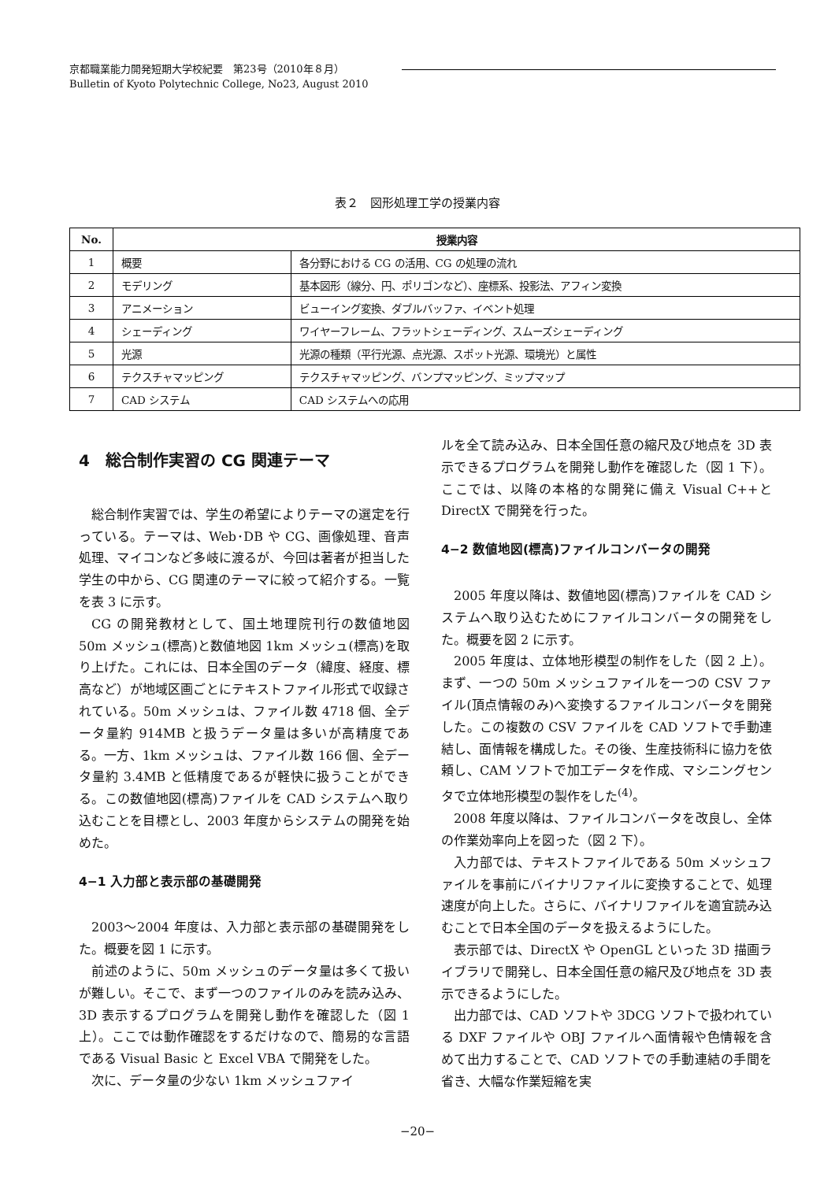京都職業能力開発短期大学校紀要　第23号（2010年８月）
Bulletin of Kyoto Polytechnic College, No23, August 2010
表２　図形処理工学の授業内容
| No. | 授業内容 | |
| --- | --- | --- |
| 1 | 概要 | 各分野における CG の活用、CG の処理の流れ |
| 2 | モデリング | 基本図形（線分、円、ポリゴンなど）、座標系、投影法、アフィン変換 |
| 3 | アニメーション | ビューイング変換、ダブルバッファ、イベント処理 |
| 4 | シェーディング | ワイヤーフレーム、フラットシェーディング、スムーズシェーディング |
| 5 | 光源 | 光源の種類（平行光源、点光源、スポット光源、環境光）と属性 |
| 6 | テクスチャマッピング | テクスチャマッピング、バンプマッピング、ミップマップ |
| 7 | CAD システム | CAD システムへの応用 |
4　総合制作実習の CG 関連テーマ
総合制作実習では、学生の希望によりテーマの選定を行っている。テーマは、Web･DB や CG、画像処理、音声処理、マイコンなど多岐に渡るが、今回は著者が担当した学生の中から、CG 関連のテーマに絞って紹介する。一覧を表 3 に示す。
CG の開発教材として、国土地理院刊行の数値地図 50m メッシュ(標高)と数値地図 1km メッシュ(標高)を取り上げた。これには、日本全国のデータ（緯度、経度、標高など）が地域区画ごとにテキストファイル形式で収録されている。50m メッシュは、ファイル数 4718 個、全データ量約 914MB と扱うデータ量は多いが高精度である。一方、1km メッシュは、ファイル数 166 個、全データ量約 3.4MB と低精度であるが軽快に扱うことができる。この数値地図(標高)ファイルを CAD システムへ取り込むことを目標とし、2003 年度からシステムの開発を始めた。
4−1 入力部と表示部の基礎開発
2003〜2004 年度は、入力部と表示部の基礎開発をした。概要を図 1 に示す。
前述のように、50m メッシュのデータ量は多くて扱いが難しい。そこで、まず一つのファイルのみを読み込み、3D 表示するプログラムを開発し動作を確認した（図 1 上）。ここでは動作確認をするだけなので、簡易的な言語である Visual Basic と Excel VBA で開発をした。
次に、データ量の少ない 1km メッシュファイ
ルを全て読み込み、日本全国任意の縮尺及び地点を 3D 表示できるプログラムを開発し動作を確認した（図 1 下）。ここでは、以降の本格的な開発に備え Visual C++と DirectX で開発を行った。
4−2 数値地図(標高)ファイルコンバータの開発
2005 年度以降は、数値地図(標高)ファイルを CAD システムへ取り込むためにファイルコンバータの開発をした。概要を図 2 に示す。
2005 年度は、立体地形模型の制作をした（図 2 上）。まず、一つの 50m メッシュファイルを一つの CSV ファイル(頂点情報のみ)へ変換するファイルコンバータを開発した。この複数の CSV ファイルを CAD ソフトで手動連結し、面情報を構成した。その後、生産技術科に協力を依頼し、CAM ソフトで加工データを作成、マシニングセンタで立体地形模型の製作をした<sup>(4)</sup>。
2008 年度以降は、ファイルコンバータを改良し、全体の作業効率向上を図った（図 2 下）。
入力部では、テキストファイルである 50m メッシュファイルを事前にバイナリファイルに変換することで、処理速度が向上した。さらに、バイナリファイルを適宜読み込むことで日本全国のデータを扱えるようにした。
表示部では、DirectX や OpenGL といった 3D 描画ライブラリで開発し、日本全国任意の縮尺及び地点を 3D 表示できるようにした。
出力部では、CAD ソフトや 3DCG ソフトで扱われている DXF ファイルや OBJ ファイルへ面情報や色情報を含めて出力することで、CAD ソフトでの手動連結の手間を省き、大幅な作業短縮を実
−20−